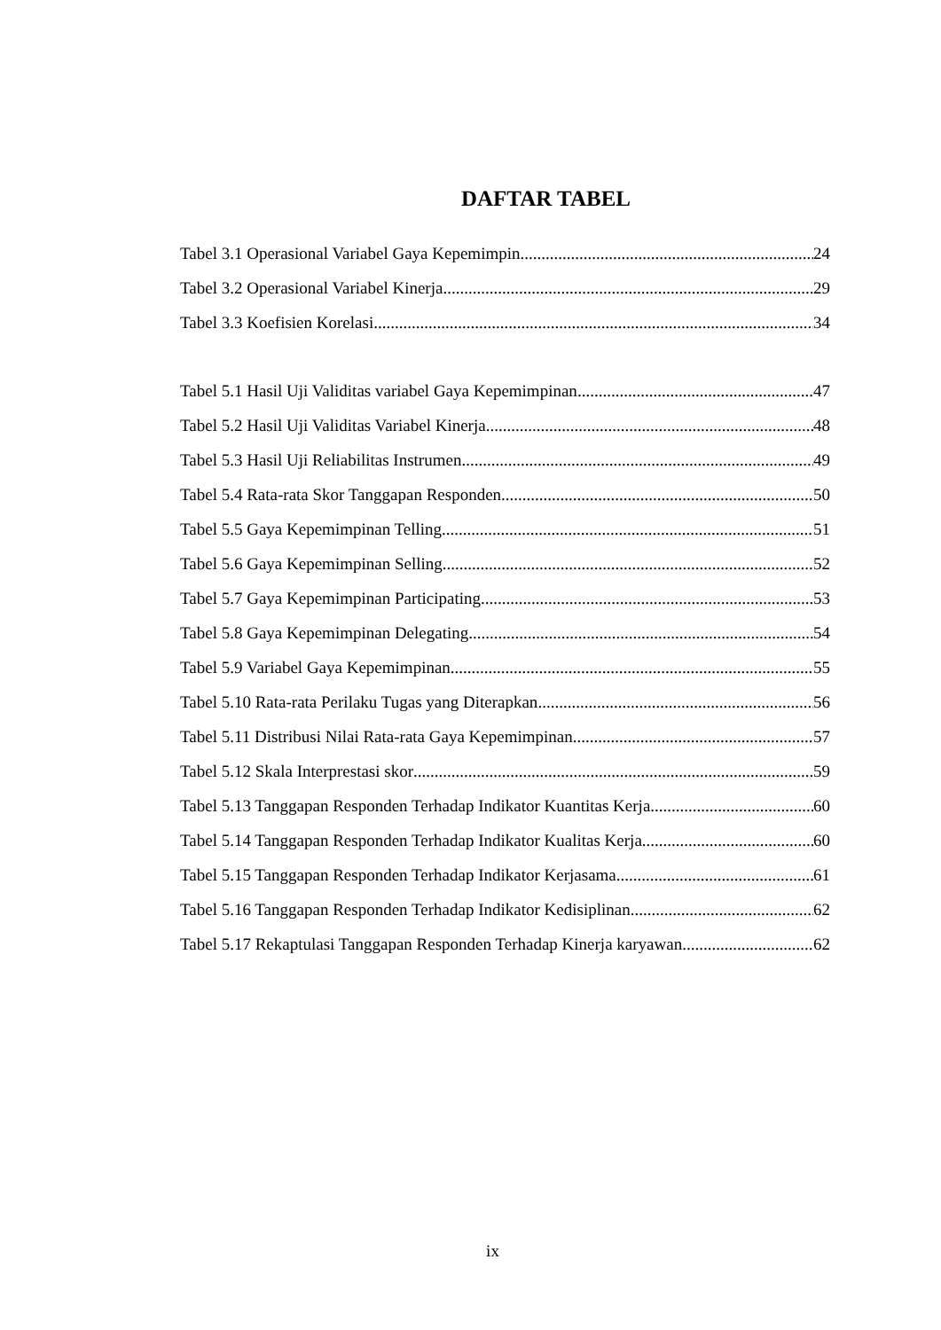DAFTAR TABEL
Tabel 3.1 Operasional Variabel Gaya Kepemimpin 24
Tabel 3.2 Operasional Variabel Kinerja 29
Tabel 3.3 Koefisien Korelasi 34
Tabel 5.1 Hasil Uji Validitas variabel Gaya Kepemimpinan 47
Tabel 5.2 Hasil Uji Validitas Variabel Kinerja 48
Tabel 5.3 Hasil Uji Reliabilitas Instrumen 49
Tabel 5.4 Rata-rata Skor Tanggapan Responden 50
Tabel 5.5 Gaya Kepemimpinan Telling 51
Tabel 5.6 Gaya Kepemimpinan Selling 52
Tabel 5.7 Gaya Kepemimpinan Participating 53
Tabel 5.8 Gaya Kepemimpinan Delegating 54
Tabel 5.9 Variabel Gaya Kepemimpinan 55
Tabel 5.10 Rata-rata Perilaku Tugas yang Diterapkan 56
Tabel 5.11 Distribusi Nilai Rata-rata Gaya Kepemimpinan 57
Tabel 5.12 Skala Interprestasi skor 59
Tabel 5.13 Tanggapan Responden Terhadap Indikator Kuantitas Kerja 60
Tabel 5.14 Tanggapan Responden Terhadap Indikator Kualitas Kerja 60
Tabel 5.15 Tanggapan Responden Terhadap Indikator Kerjasama 61
Tabel 5.16 Tanggapan Responden Terhadap Indikator Kedisiplinan 62
Tabel 5.17 Rekaptulasi Tanggapan Responden Terhadap Kinerja karyawan 62
ix